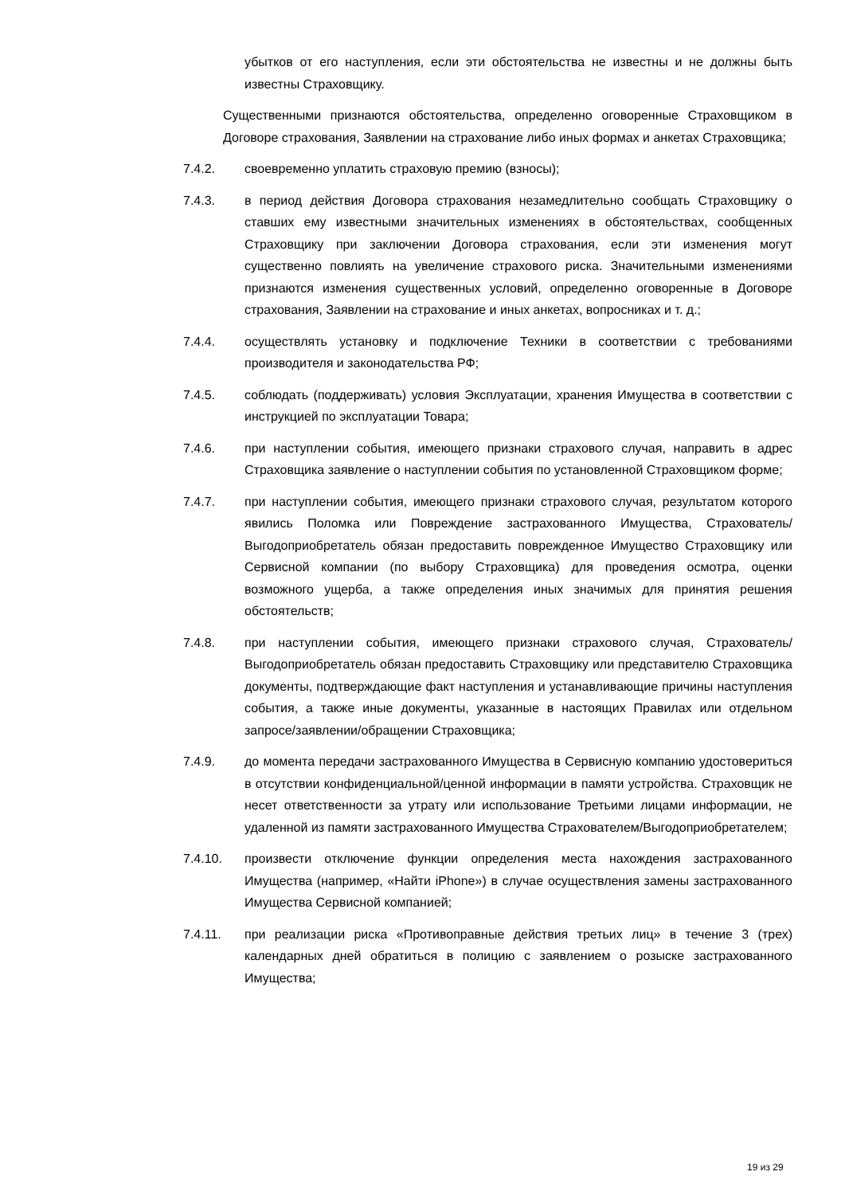убытков от его наступления, если эти обстоятельства не известны и не должны быть известны Страховщику.
Существенными признаются обстоятельства, определенно оговоренные Страховщиком в Договоре страхования, Заявлении на страхование либо иных формах и анкетах Страховщика;
7.4.2. своевременно уплатить страховую премию (взносы);
7.4.3. в период действия Договора страхования незамедлительно сообщать Страховщику о ставших ему известными значительных изменениях в обстоятельствах, сообщенных Страховщику при заключении Договора страхования, если эти изменения могут существенно повлиять на увеличение страхового риска. Значительными изменениями признаются изменения существенных условий, определенно оговоренные в Договоре страхования, Заявлении на страхование и иных анкетах, вопросниках и т. д.;
7.4.4. осуществлять установку и подключение Техники в соответствии с требованиями производителя и законодательства РФ;
7.4.5. соблюдать (поддерживать) условия Эксплуатации, хранения Имущества в соответствии с инструкцией по эксплуатации Товара;
7.4.6. при наступлении события, имеющего признаки страхового случая, направить в адрес Страховщика заявление о наступлении события по установленной Страховщиком форме;
7.4.7. при наступлении события, имеющего признаки страхового случая, результатом которого явились Поломка или Повреждение застрахованного Имущества, Страхователь/Выгодоприобретатель обязан предоставить поврежденное Имущество Страховщику или Сервисной компании (по выбору Страховщика) для проведения осмотра, оценки возможного ущерба, а также определения иных значимых для принятия решения обстоятельств;
7.4.8. при наступлении события, имеющего признаки страхового случая, Страхователь/Выгодоприобретатель обязан предоставить Страховщику или представителю Страховщика документы, подтверждающие факт наступления и устанавливающие причины наступления события, а также иные документы, указанные в настоящих Правилах или отдельном запросе/заявлении/обращении Страховщика;
7.4.9. до момента передачи застрахованного Имущества в Сервисную компанию удостовериться в отсутствии конфиденциальной/ценной информации в памяти устройства. Страховщик не несет ответственности за утрату или использование Третьими лицами информации, не удаленной из памяти застрахованного Имущества Страхователем/Выгодоприобретателем;
7.4.10. произвести отключение функции определения места нахождения застрахованного Имущества (например, «Найти iPhone») в случае осуществления замены застрахованного Имущества Сервисной компанией;
7.4.11. при реализации риска «Противоправные действия третьих лиц» в течение 3 (трех) календарных дней обратиться в полицию с заявлением о розыске застрахованного Имущества;
19 из 29